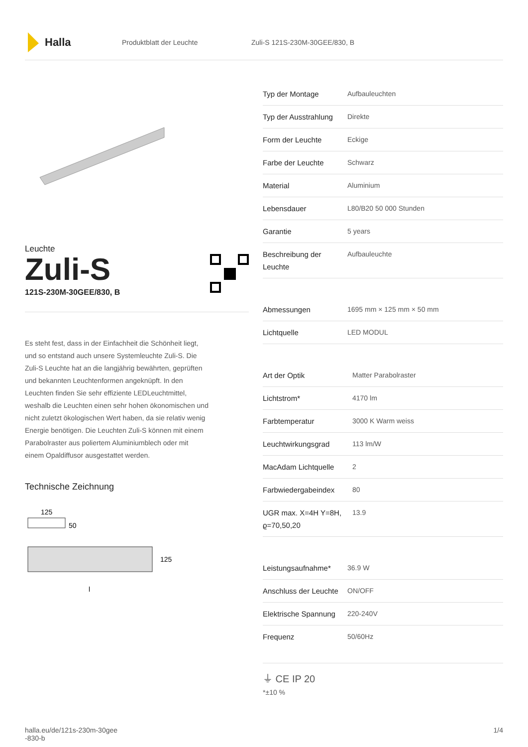Halla
Produktblatt der Leuchte Zuli-S 121S-230M-30GEE/830, B
Leuchte
Zuli-S
121S-230M-30GEE/830, B
Es steht fest, dass in der Einfachheit die Schönheit liegt, und so entstand auch unsere Systemleuchte Zuli-S. Die Zuli-S Leuchte hat an die langjährig bewährten, geprüften und bekannten Leuchtenformen angeknüpft. In den Leuchten finden Sie sehr effiziente LEDLeuchtmittel, weshalb die Leuchten einen sehr hohen ökonomischen und nicht zuletzt ökologischen Wert haben, da sie relativ wenig Energie benötigen. Die Leuchten Zuli-S können mit einem Parabolraster aus poliertem Aluminiumblech oder mit einem Opaldiffusor ausgestattet werden.
Technische Zeichnung
125
50
125
l
| Typ der Montage | Aufbauleuchten |
| Typ der Ausstrahlung | Direkte |
| Form der Leuchte | Eckige |
| Farbe der Leuchte | Schwarz |
| Material | Aluminium |
| Lebensdauer | L80/B20 50 000 Stunden |
| Garantie | 5 years |
| Beschreibung der Leuchte | Aufbauleuchte |
| Abmessungen | 1695 mm × 125 mm × 50 mm |
| Lichtquelle | LED MODUL |
| Art der Optik | Matter Parabolraster |
| Lichtstrom* | 4170 lm |
| Farbtemperatur | 3000 K Warm weiss |
| Leuchtwirkungsgrad | 113 lm/W |
| MacAdam Lichtquelle | 2 |
| Farbwiedergabeindex | 80 |
| UGR max. X=4H Y=8H, ϱ=70,50,20 | 13.9 |
| Leistungsaufnahme* | 36.9 W |
| Anschluss der Leuchte | ON/OFF |
| Elektrische Spannung | 220-240V |
| Frequenz | 50/60Hz |
⏚ CE IP 20
*±10 %
halla.eu/de/121s-230m-30gee
-830-b
1/4